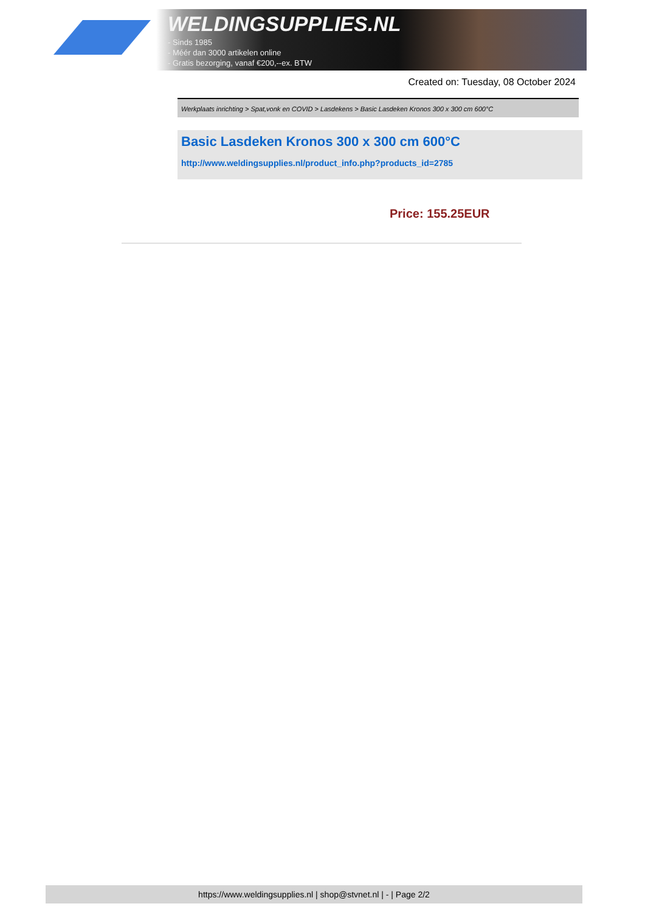WELDINGSUPPLIES.NL
- Sinds 1985
- Méér dan 3000 artikelen online
- Gratis bezorging, vanaf €200,--ex. BTW
Created on: Tuesday, 08 October 2024
Werkplaats inrichting > Spat,vonk en COVID > Lasdekens > Basic Lasdeken Kronos 300 x 300 cm 600°C
Basic Lasdeken Kronos 300 x 300 cm 600°C
http://www.weldingsupplies.nl/product_info.php?products_id=2785
Price: 155.25EUR
https://www.weldingsupplies.nl | shop@stvnet.nl | - | Page 2/2